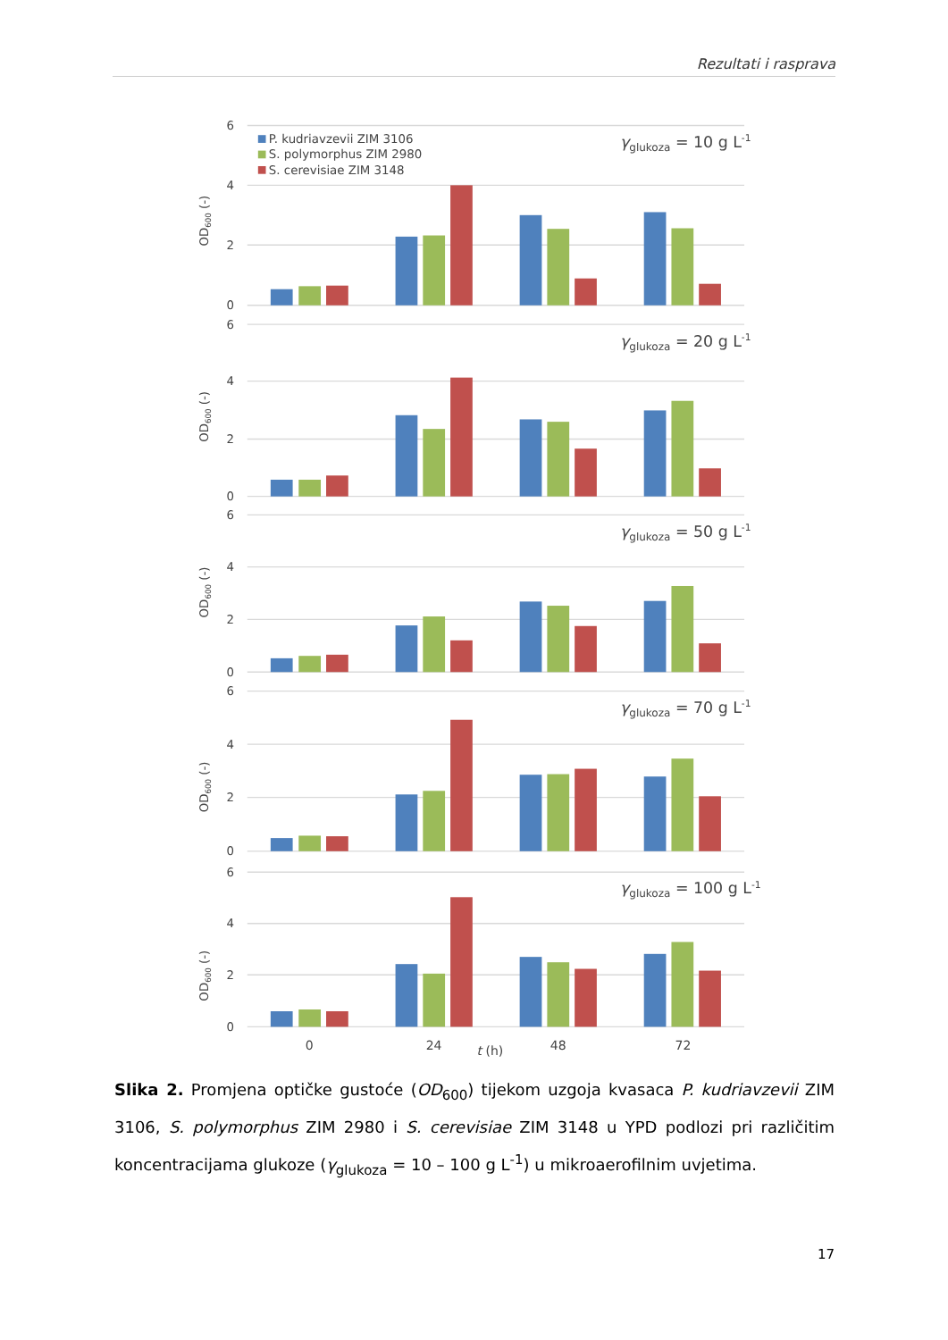Rezultati i rasprava
6
4
2
0
6
4
2
0
6
4
2
0
6
4
2
0
6
4
2
0
OD600 (-)
OD600 (-)
OD600 (-)
OD600 (-)
OD600 (-)
P. kudriavzevii ZIM 3106
S. polymorphus ZIM 2980
S. cerevisiae ZIM 3148
γglukoza = 10 g L-1
γglukoza = 20 g L-1
γglukoza = 50 g L-1
γglukoza = 70 g L-1
γglukoza = 100 g L-1
0
24
48
72
t (h)
Slika 2. Promjena optičke gustoće (OD<sub>600</sub>) tijekom uzgoja kvasaca P. kudriavzevii ZIM 3106, S. polymorphus ZIM 2980 i S. cerevisiae ZIM 3148 u YPD podlozi pri različitim koncentracijama glukoze (γ<sub>glukoza</sub> = 10 – 100 g L<sup>-1</sup>) u mikroaerofilnim uvjetima.
17